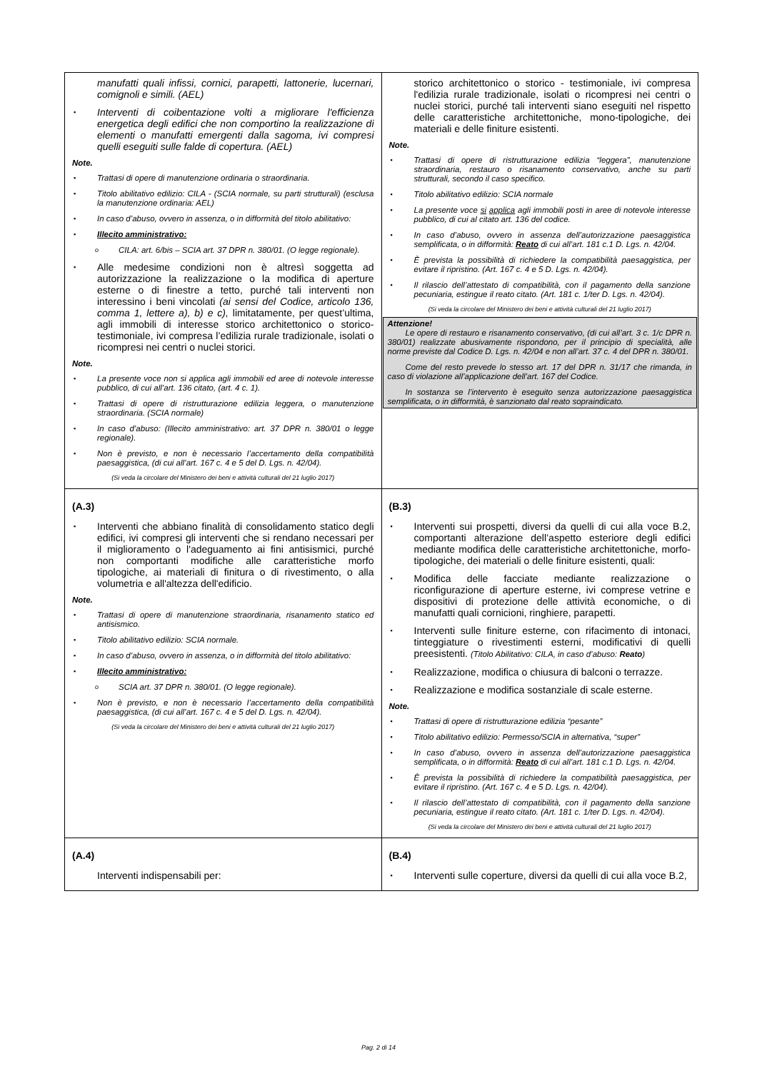| manufatti quali infissi, cornici, parapetti, lattonerie, lucernari, comignoli e simili. (AEL) ▪ Interventi di coibentazione volti a migliorare l'efficienza energetica degli edifici che non comportino la realizzazione di elementi o manufatti emergenti dalla sagoma, ivi compresi quelli eseguiti sulle falde di copertura. (AEL) Note. ▪ Trattasi di opere di manutenzione ordinaria o straordinaria. ▪ Titolo abilitativo edilizio: CILA - (SCIA normale, su parti strutturali) (esclusa la manutenzione ordinaria: AEL) ▪ In caso d’abuso, ovvero in assenza, o in difformità del titolo abilitativo: ▪ Illecito amministrativo: o CILA: art. 6/bis – SCIA art. 37 DPR n. 380/01. (O legge regionale). ▪ Alle medesime condizioni non è altresì soggetta ad autorizzazione la realizzazione o la modifica di aperture esterne o di finestre a tetto, purché tali interventi non interessino i beni vincolati (ai sensi del Codice, articolo 136, comma 1, lettere a), b) e c), limitatamente, per quest’ultima, agli immobili di interesse storico architettonico o storico-testimoniale, ivi compresa l’edilizia rurale tradizionale, isolati o ricompresi nei centri o nuclei storici. Note. ▪ La presente voce non si applica agli immobili ed aree di notevole interesse pubblico, di cui all’art. 136 citato, (art. 4 c. 1). ▪ Trattasi di opere di ristrutturazione edilizia leggera, o manutenzione straordinaria. (SCIA normale) ▪ In caso d’abuso: (Illecito amministrativo: art. 37 DPR n. 380/01 o legge regionale). ▪ Non è previsto, e non è necessario l’accertamento della compatibilità paesaggistica, (di cui all’art. 167 c. 4 e 5 del D. Lgs. n. 42/04). (Si veda la circolare del Ministero dei beni e attività culturali del 21 luglio 2017) | storico architettonico o storico - testimoniale, ivi compresa l'edilizia rurale tradizionale, isolati o ricompresi nei centri o nuclei storici, purché tali interventi siano eseguiti nel rispetto delle caratteristiche architettoniche, mono-tipologiche, dei materiali e delle finiture esistenti. Note. ▪ Trattasi di opere di ristrutturazione edilizia “leggera”, manutenzione straordinaria, restauro o risanamento conservativo, anche su parti strutturali, secondo il caso specifico. ▪ Titolo abilitativo edilizio: SCIA normale ▪ La presente voce si applica agli immobili posti in aree di notevole interesse pubblico, di cui al citato art. 136 del codice. ▪ In caso d’abuso, ovvero in assenza dell’autorizzazione paesaggistica semplificata, o in difformità: Reato di cui all’art. 181 c.1 D. Lgs. n. 42/04. ▪ È prevista la possibilità di richiedere la compatibilità paesaggistica, per evitare il ripristino. (Art. 167 c. 4 e 5 D. Lgs. n. 42/04). ▪ Il rilascio dell’attestato di compatibilità, con il pagamento della sanzione pecuniaria, estingue il reato citato. (Art. 181 c. 1/ter D. Lgs. n. 42/04). (Si veda la circolare del Ministero dei beni e attività culturali del 21 luglio 2017) Attenzione! Le opere di restauro e risanamento conservativo, (di cui all’art. 3 c. 1/c DPR n. 380/01) realizzate abusivamente rispondono, per il principio di specialità, alle norme previste dal Codice D. Lgs. n. 42/04 e non all’art. 37 c. 4 del DPR n. 380/01. Come del resto prevede lo stesso art. 17 del DPR n. 31/17 che rimanda, in caso di violazione all’applicazione dell’art. 167 del Codice. In sostanza se l’intervento è eseguito senza autorizzazione paesaggistica semplificata, o in difformità, è sanzionato dal reato sopraindicato. |
| (A.3) ▪ Interventi che abbiano finalità di consolidamento statico degli edifici, ivi compresi gli interventi che si rendano necessari per il miglioramento o l'adeguamento ai fini antisismici, purché non comportanti modifiche alle caratteristiche morfo tipologiche, ai materiali di finitura o di rivestimento, o alla volumetria e all'altezza dell'edificio. Note. ▪ Trattasi di opere di manutenzione straordinaria, risanamento statico ed antisismico. ▪ Titolo abilitativo edilizio: SCIA normale. ▪ In caso d’abuso, ovvero in assenza, o in difformità del titolo abilitativo: ▪ Illecito amministrativo: o SCIA art. 37 DPR n. 380/01. (O legge regionale). ▪ Non è previsto, e non è necessario l’accertamento della compatibilità paesaggistica, (di cui all’art. 167 c. 4 e 5 del D. Lgs. n. 42/04). (Si veda la circolare del Ministero dei beni e attività culturali del 21 luglio 2017) | (B.3) ▪ Interventi sui prospetti, diversi da quelli di cui alla voce B.2, comportanti alterazione dell’aspetto esteriore degli edifici mediante modifica delle caratteristiche architettoniche, morfo-tipologiche, dei materiali o delle finiture esistenti, quali: ▪ Modifica delle facciate mediante realizzazione o riconfigurazione di aperture esterne, ivi comprese vetrine e dispositivi di protezione delle attività economiche, o di manufatti quali cornicioni, ringhiere, parapetti. ▪ Interventi sulle finiture esterne, con rifacimento di intonaci, tinteggiature o rivestimenti esterni, modificativi di quelli preesistenti. (Titolo Abilitativo: CILA, in caso d’abuso: Reato ) ▪ Realizzazione, modifica o chiusura di balconi o terrazze. ▪ Realizzazione e modifica sostanziale di scale esterne. Note. ▪ Trattasi di opere di ristrutturazione edilizia “pesante” ▪ Titolo abilitativo edilizio: Permesso/SCIA in alternativa, “super” ▪ In caso d’abuso, ovvero in assenza dell’autorizzazione paesaggistica semplificata, o in difformità: Reato di cui all’art. 181 c.1 D. Lgs. n. 42/04. ▪ È prevista la possibilità di richiedere la compatibilità paesaggistica, per evitare il ripristino. (Art. 167 c. 4 e 5 D. Lgs. n. 42/04). ▪ Il rilascio dell’attestato di compatibilità, con il pagamento della sanzione pecuniaria, estingue il reato citato. (Art. 181 c. 1/ter D. Lgs. n. 42/04). (Si veda la circolare del Ministero dei beni e attività culturali del 21 luglio 2017) |
| (A.4) Interventi indispensabili per: | (B.4) ▪ Interventi sulle coperture, diversi da quelli di cui alla voce B.2, |
Pag. 2 di 14